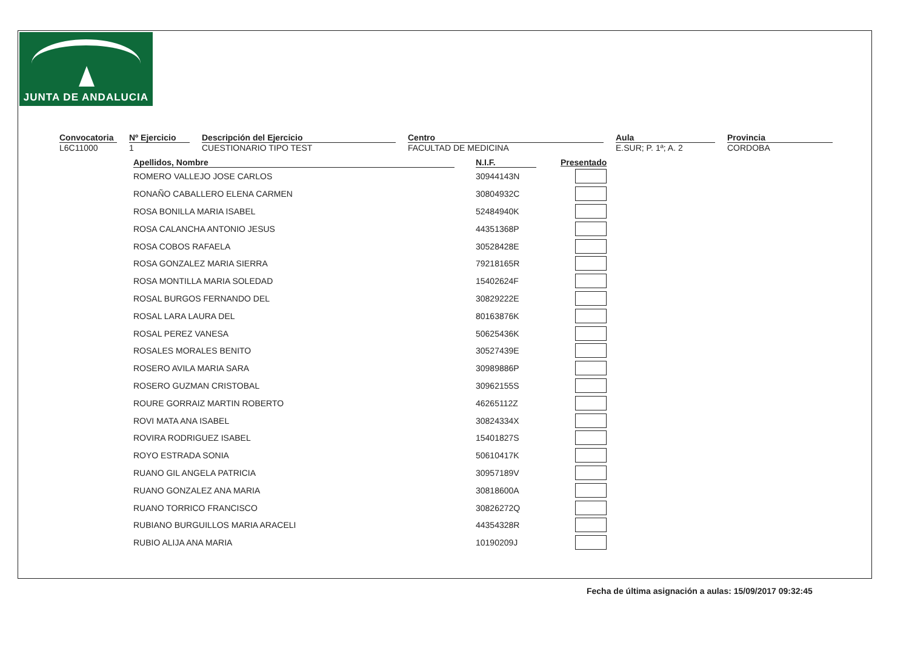JUNTA DE ANDALUCIA
Convocatoria
L6C11000
Nº Ejercicio
1
Descripción del Ejercicio
CUESTIONARIO TIPO TEST
Centro
FACULTAD DE MEDICINA
Aula
E.SUR; P. 1ª; A. 2
Provincia
CORDOBA
| Apellidos, Nombre | | N.I.F. | | Presentado |
| --- | --- | --- | --- | --- |
| ROMERO VALLEJO JOSE CARLOS | | 30944143N | | |
| RONAÑO CABALLERO ELENA CARMEN | | 30804932C | | |
| ROSA BONILLA MARIA ISABEL | | 52484940K | | |
| ROSA CALANCHA ANTONIO JESUS | | 44351368P | | |
| ROSA COBOS RAFAELA | | 30528428E | | |
| ROSA GONZALEZ MARIA SIERRA | | 79218165R | | |
| ROSA MONTILLA MARIA SOLEDAD | | 15402624F | | |
| ROSAL BURGOS FERNANDO DEL | | 30829222E | | |
| ROSAL LARA LAURA DEL | | 80163876K | | |
| ROSAL PEREZ VANESA | | 50625436K | | |
| ROSALES MORALES BENITO | | 30527439E | | |
| ROSERO AVILA MARIA SARA | | 30989886P | | |
| ROSERO GUZMAN CRISTOBAL | | 30962155S | | |
| ROURE GORRAIZ MARTIN ROBERTO | | 46265112Z | | |
| ROVI MATA ANA ISABEL | | 30824334X | | |
| ROVIRA RODRIGUEZ ISABEL | | 15401827S | | |
| ROYO ESTRADA SONIA | | 50610417K | | |
| RUANO GIL ANGELA PATRICIA | | 30957189V | | |
| RUANO GONZALEZ ANA MARIA | | 30818600A | | |
| RUANO TORRICO FRANCISCO | | 30826272Q | | |
| RUBIANO BURGUILLOS MARIA ARACELI | | 44354328R | | |
| RUBIO ALIJA ANA MARIA | | 10190209J | | |
Fecha de última asignación a aulas: 15/09/2017 09:32:45